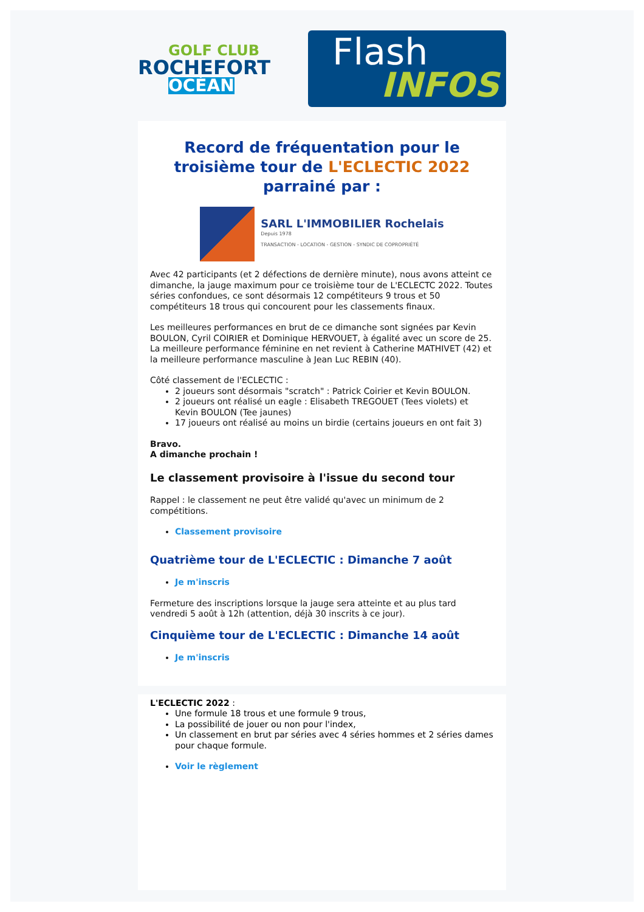GOLF CLUB
ROCHEFORT
OCÉAN
Flash
INFOS
Record de fréquentation pour le troisième tour de L'ECLECTIC 2022 parrainé par :
SARL L'IMMOBILIER Rochelais
Depuis 1978
TRANSACTION - LOCATION - GESTION - SYNDIC DE COPROPRIÉTÉ
Avec 42 participants (et 2 défections de dernière minute), nous avons atteint ce dimanche, la jauge maximum pour ce troisième tour de L'ECLECTC 2022. Toutes séries confondues, ce sont désormais 12 compétiteurs 9 trous et 50 compétiteurs 18 trous qui concourent pour les classements finaux.
Les meilleures performances en brut de ce dimanche sont signées par Kevin BOULON, Cyril COIRIER et Dominique HERVOUET, à égalité avec un score de 25.
La meilleure performance féminine en net revient à Catherine MATHIVET (42) et la meilleure performance masculine à Jean Luc REBIN (40).
Côté classement de l'ECLECTIC :
2 joueurs sont désormais "scratch" : Patrick Coirier et Kevin BOULON.
2 joueurs ont réalisé un eagle : Elisabeth TREGOUET (Tees violets) et Kevin BOULON (Tee jaunes)
17 joueurs ont réalisé au moins un birdie (certains joueurs en ont fait 3)
Bravo.
A dimanche prochain !
Le classement provisoire à l'issue du second tour
Rappel : le classement ne peut être validé qu'avec un minimum de 2 compétitions.
Classement provisoire
Quatrième tour de L'ECLECTIC : Dimanche 7 août
Je m'inscris
Fermeture des inscriptions lorsque la jauge sera atteinte et au plus tard vendredi 5 août à 12h (attention, déjà 30 inscrits à ce jour).
Cinquième tour de L'ECLECTIC : Dimanche 14 août
Je m'inscris
L'ECLECTIC 2022 :
Une formule 18 trous et une formule 9 trous,
La possibilité de jouer ou non pour l'index,
Un classement en brut par séries avec 4 séries hommes et 2 séries dames pour chaque formule.
Voir le règlement